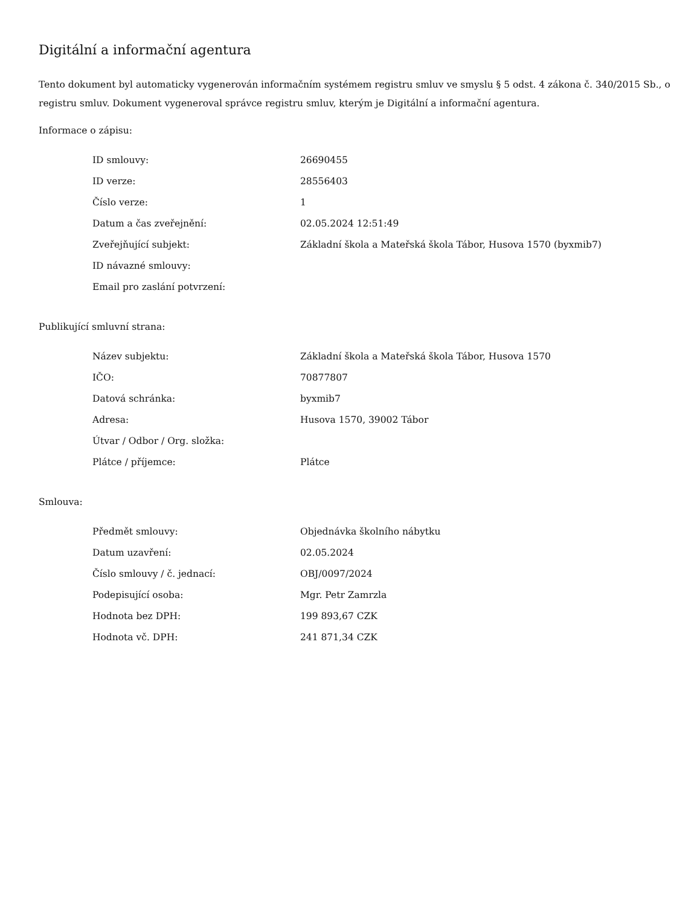Digitální a informační agentura
Tento dokument byl automaticky vygenerován informačním systémem registru smluv ve smyslu § 5 odst. 4 zákona č. 340/2015 Sb., o registru smluv. Dokument vygeneroval správce registru smluv, kterým je Digitální a informační agentura.
Informace o zápisu:
| ID smlouvy: | 26690455 |
| ID verze: | 28556403 |
| Číslo verze: | 1 |
| Datum a čas zveřejnění: | 02.05.2024 12:51:49 |
| Zveřejňující subjekt: | Základní škola a Mateřská škola Tábor, Husova 1570 (byxmib7) |
| ID návazné smlouvy: | |
| Email pro zaslání potvrzení: | |
Publikující smluvní strana:
| Název subjektu: | Základní škola a Mateřská škola Tábor, Husova 1570 |
| IČO: | 70877807 |
| Datová schránka: | byxmib7 |
| Adresa: | Husova 1570, 39002 Tábor |
| Útvar / Odbor / Org. složka: | |
| Plátce / příjemce: | Plátce |
Smlouva:
| Předmět smlouvy: | Objednávka školního nábytku |
| Datum uzavření: | 02.05.2024 |
| Číslo smlouvy / č. jednací: | OBJ/0097/2024 |
| Podepisující osoba: | Mgr. Petr Zamrzla |
| Hodnota bez DPH: | 199 893,67 CZK |
| Hodnota vč. DPH: | 241 871,34 CZK |